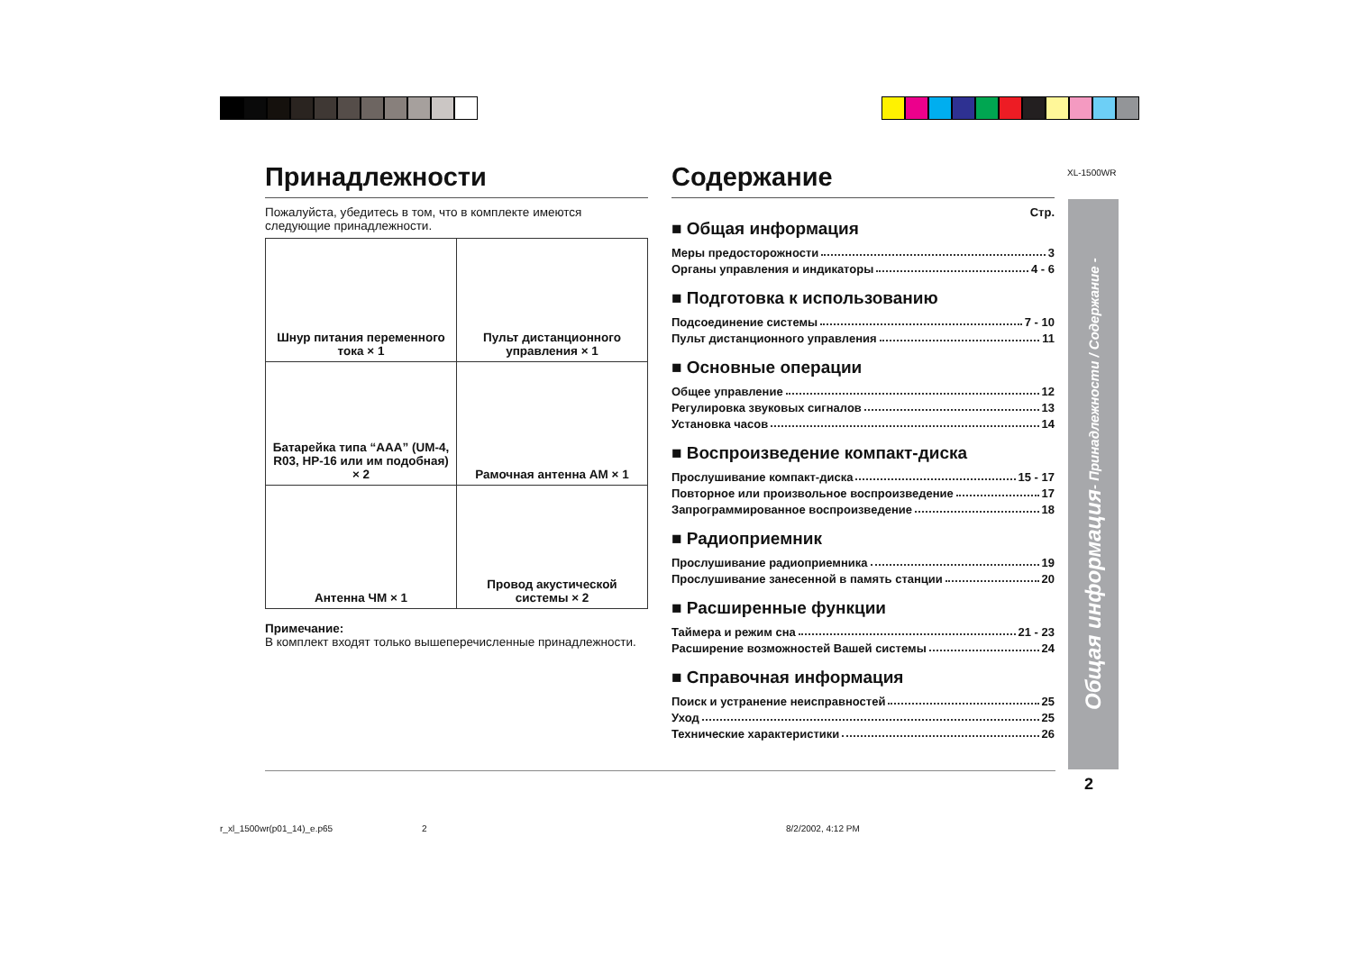XL-1500WR
Принадлежности
Пожалуйста, убедитесь в том, что в комплекте имеются следующие принадлежности.
| Шнур питания переменного тока × 1 | Пульт дистанционного управления × 1 |
| Батарейка типа “AAA” (UM-4, R03, HP-16 или им подобная) × 2 | Рамочная антенна AM × 1 |
| Антенна ЧМ × 1 | Провод акустической системы × 2 |
Примечание:
В комплект входят только вышеперечисленные принадлежности.
Содержание
Стр.
■ Общая информация
Меры предосторожности 3
Органы управления и индикаторы 4 - 6
■ Подготовка к использованию
Подсоединение системы 7 - 10
Пульт дистанционного управления 11
■ Основные операции
Общее управление 12
Регулировка звуковых сигналов 13
Установка часов 14
■ Воспроизведение компакт-диска
Прослушивание компакт-диска 15 - 17
Повторное или произвольное воспроизведение 17
Запрограммированное воспроизведение 18
■ Радиоприемник
Прослушивание радиоприемника 19
Прослушивание занесенной в память станции 20
■ Расширенные функции
Таймера и режим сна 21 - 23
Расширение возможностей Вашей системы 24
■ Справочная информация
Поиск и устранение неисправностей 25
Уход 25
Технические характеристики 26
Общая информация - Принадлежности / Содержание -
2
r_xl_1500wr(p01_14)_e.p65 2 8/2/2002, 4:12 PM